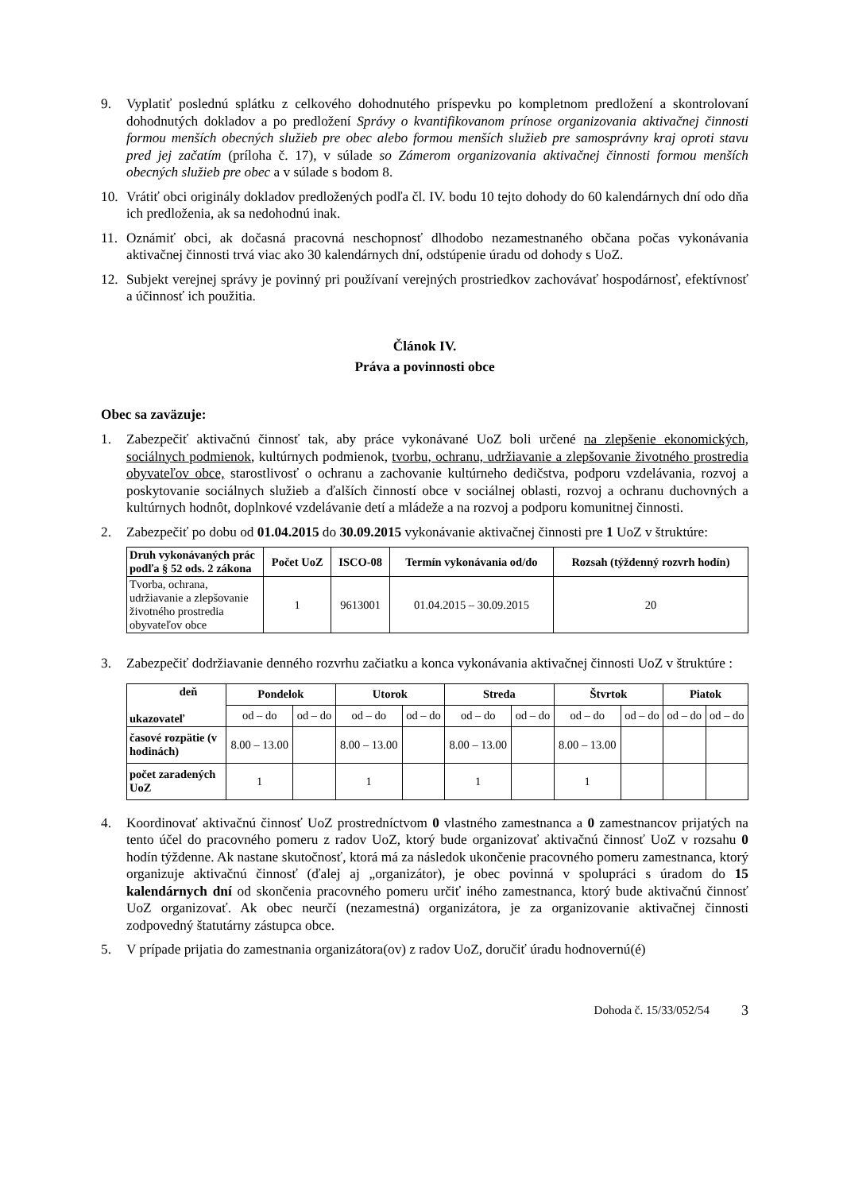9. Vyplatiť poslednú splátku z celkového dohodnutého príspevku po kompletnom predložení a skontrolovaní dohodnutých dokladov a po predložení Správy o kvantifikovanom prínose organizovania aktivačnej činnosti formou menších obecných služieb pre obec alebo formou menších služieb pre samosprávny kraj oproti stavu pred jej začatím (príloha č. 17), v súlade so Zámerom organizovania aktivačnej činnosti formou menších obecných služieb pre obec a v súlade s bodom 8.
10. Vrátiť obci originály dokladov predložených podľa čl. IV. bodu 10 tejto dohody do 60 kalendárnych dní odo dňa ich predloženia, ak sa nedohodnú inak.
11. Oznámiť obci, ak dočasná pracovná neschopnosť dlhodobo nezamestnaného občana počas vykonávania aktivačnej činnosti trvá viac ako 30 kalendárnych dní, odstúpenie úradu od dohody s UoZ.
12. Subjekt verejnej správy je povinný pri používaní verejných prostriedkov zachovávať hospodárnosť, efektívnosť a účinnosť ich použitia.
Článok IV.
Práva a povinnosti obce
Obec sa zaväzuje:
1. Zabezpečiť aktivačnú činnosť tak, aby práce vykonávané UoZ boli určené na zlepšenie ekonomických, sociálnych podmienok, kultúrnych podmienok, tvorbu, ochranu, udržiavanie a zlepšovanie životného prostredia obyvateľov obce, starostlivosť o ochranu a zachovanie kultúrneho dedičstva, podporu vzdelávania, rozvoj a poskytovanie sociálnych služieb a ďalších činností obce v sociálnej oblasti, rozvoj a ochranu duchovných a kultúrnych hodnôt, doplnkové vzdelávanie detí a mládeže a na rozvoj a podporu komunitnej činnosti.
2. Zabezpečiť po dobu od 01.04.2015 do 30.09.2015 vykonávanie aktivačnej činnosti pre 1 UoZ v štruktúre:
| Druh vykonávaných prác podľa § 52 ods. 2 zákona | Počet UoZ | ISCO-08 | Termín vykonávania od/do | Rozsah (týždenný rozvrh hodín) |
| --- | --- | --- | --- | --- |
| Tvorba, ochrana, udržiavanie a zlepšovanie životného prostredia obyvateľov obce | 1 | 9613001 | 01.04.2015 – 30.09.2015 | 20 |
3. Zabezpečiť dodržiavanie denného rozvrhu začiatku a konca vykonávania aktivačnej činnosti UoZ v štruktúre :
| deň ukazovateľ | Pondelok | | Utorok | | Streda | | Štvrtok | | Piatok | |
| --- | --- | --- | --- | --- | --- | --- | --- | --- | --- | --- |
| | od – do | od – do | od – do | od – do | od – do | od – do | od – do | od – do | od – do | od – do |
| časové rozpätie (v hodinách) | 8.00 – 13.00 | | 8.00 – 13.00 | | 8.00 – 13.00 | | 8.00 – 13.00 | | | |
| počet zaradených UoZ | 1 | | 1 | | 1 | | 1 | | | |
4. Koordinovať aktivačnú činnosť UoZ prostredníctvom 0 vlastného zamestnanca a 0 zamestnancov prijatých na tento účel do pracovného pomeru z radov UoZ, ktorý bude organizovať aktivačnú činnosť UoZ v rozsahu 0 hodín týždenne. Ak nastane skutočnosť, ktorá má za následok ukončenie pracovného pomeru zamestnanca, ktorý organizuje aktivačnú činnosť (ďalej aj „organizátor), je obec povinná v spolupráci s úradom do 15 kalendárnych dní od skončenia pracovného pomeru určiť iného zamestnanca, ktorý bude aktivačnú činnosť UoZ organizovať. Ak obec neurčí (nezamestná) organizátora, je za organizovanie aktivačnej činnosti zodpovedný štatutárny zástupca obce.
5. V prípade prijatia do zamestnania organizátora(ov) z radov UoZ, doručiť úradu hodnovernú(é)
Dohoda č. 15/33/052/54 3